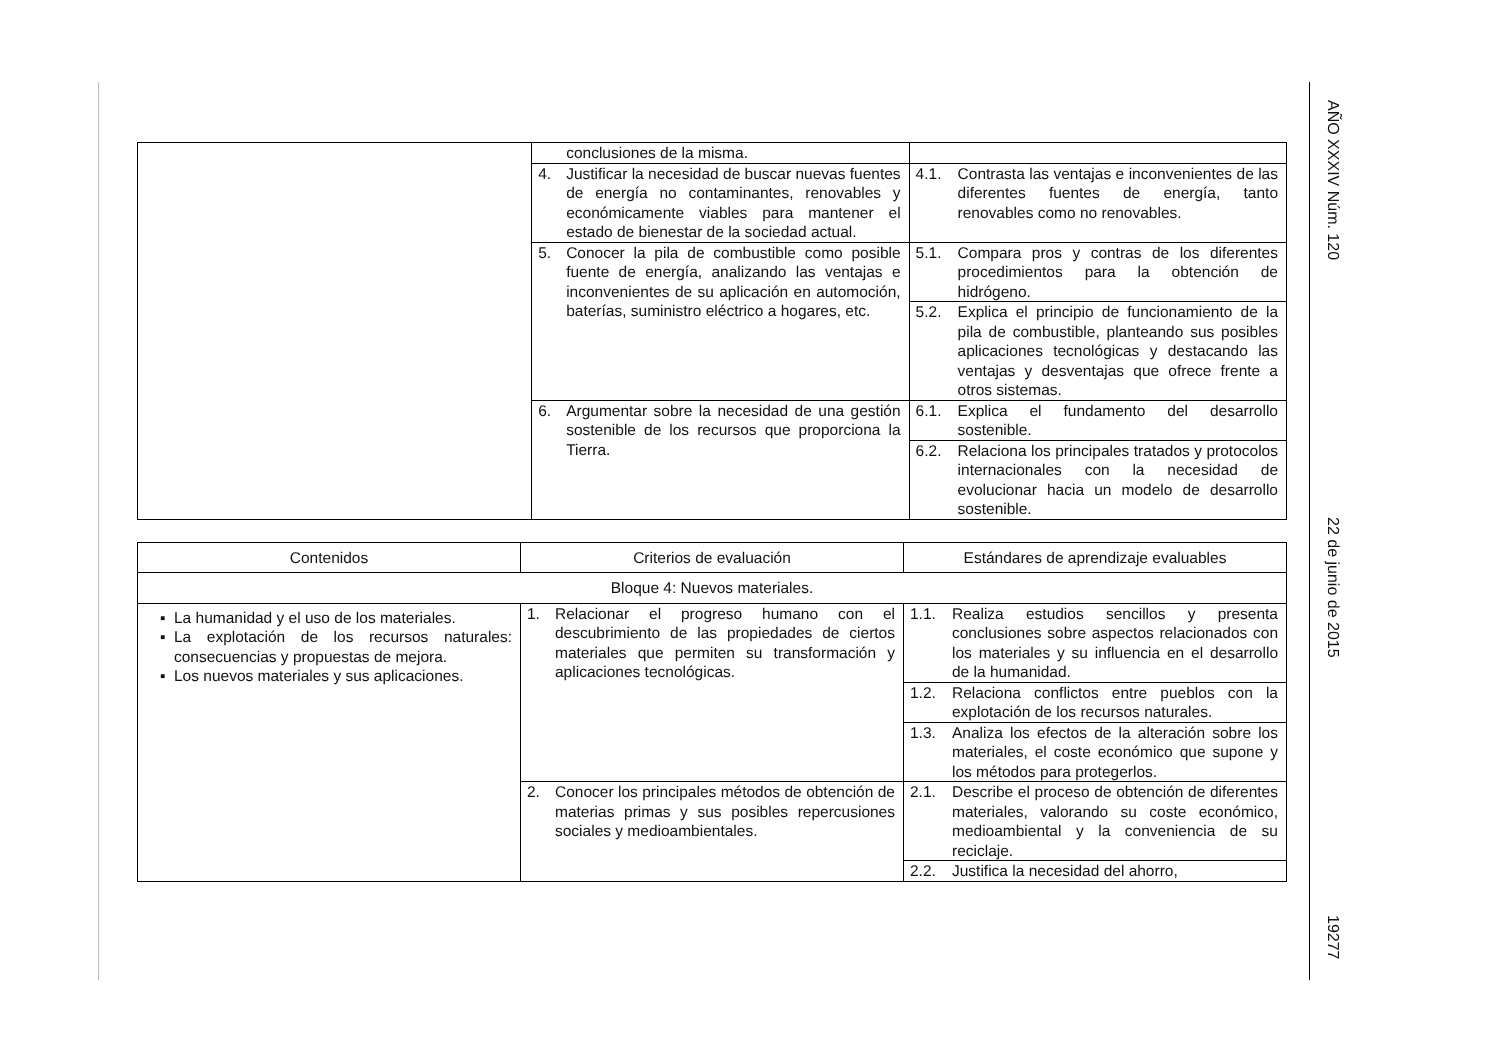AÑO XXXIV Núm. 120 22 de junio de 2015 19277
| | conclusiones de la misma. | |
| | 4. Justificar la necesidad de buscar nuevas fuentes de energía no contaminantes, renovables y económicamente viables para mantener el estado de bienestar de la sociedad actual. | 4.1. Contrasta las ventajas e inconvenientes de las diferentes fuentes de energía, tanto renovables como no renovables. |
| | 5. Conocer la pila de combustible como posible fuente de energía, analizando las ventajas e inconvenientes de su aplicación en automoción, baterías, suministro eléctrico a hogares, etc. | 5.1. Compara pros y contras de los diferentes procedimientos para la obtención de hidrógeno. |
| | | 5.2. Explica el principio de funcionamiento de la pila de combustible, planteando sus posibles aplicaciones tecnológicas y destacando las ventajas y desventajas que ofrece frente a otros sistemas. |
| | 6. Argumentar sobre la necesidad de una gestión sostenible de los recursos que proporciona la Tierra. | 6.1. Explica el fundamento del desarrollo sostenible. |
| | | 6.2. Relaciona los principales tratados y protocolos internacionales con la necesidad de evolucionar hacia un modelo de desarrollo sostenible. |
| Contenidos | Criterios de evaluación | Estándares de aprendizaje evaluables |
| --- | --- | --- |
| Bloque 4: Nuevos materiales. | | |
| La humanidad y el uso de los materiales. La explotación de los recursos naturales: consecuencias y propuestas de mejora. Los nuevos materiales y sus aplicaciones. | 1. Relacionar el progreso humano con el descubrimiento de las propiedades de ciertos materiales que permiten su transformación y aplicaciones tecnológicas. | 1.1. Realiza estudios sencillos y presenta conclusiones sobre aspectos relacionados con los materiales y su influencia en el desarrollo de la humanidad. |
| | | 1.2. Relaciona conflictos entre pueblos con la explotación de los recursos naturales. |
| | | 1.3. Analiza los efectos de la alteración sobre los materiales, el coste económico que supone y los métodos para protegerlos. |
| | 2. Conocer los principales métodos de obtención de materias primas y sus posibles repercusiones sociales y medioambientales. | 2.1. Describe el proceso de obtención de diferentes materiales, valorando su coste económico, medioambiental y la conveniencia de su reciclaje. |
| | | 2.2. Justifica la necesidad del ahorro, |